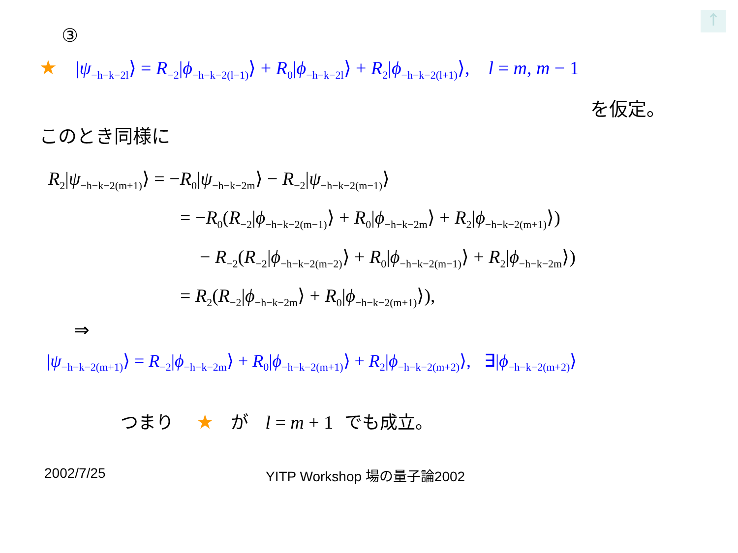↑
③
★ |ψ<sub>−h−k−2l</sub>⟩ = R<sub>−2</sub>|ϕ<sub>−h−k−2(l−1)</sub>⟩ + R<sub>0</sub>|ϕ<sub>−h−k−2l</sub>⟩ + R<sub>2</sub>|ϕ<sub>−h−k−2(l+1)</sub>⟩, l = m, m − 1
を仮定。
このとき同様に
R<sub>2</sub>|ψ<sub>−h−k−2(m+1)</sub>⟩ = −R<sub>0</sub>|ψ<sub>−h−k−2m</sub>⟩ − R<sub>−2</sub>|ψ<sub>−h−k−2(m−1)</sub>⟩
= −R<sub>0</sub>(R<sub>−2</sub>|ϕ<sub>−h−k−2(m−1)</sub>⟩ + R<sub>0</sub>|ϕ<sub>−h−k−2m</sub>⟩ + R<sub>2</sub>|ϕ<sub>−h−k−2(m+1)</sub>⟩)
− R<sub>−2</sub>(R<sub>−2</sub>|ϕ<sub>−h−k−2(m−2)</sub>⟩ + R<sub>0</sub>|ϕ<sub>−h−k−2(m−1)</sub>⟩ + R<sub>2</sub>|ϕ<sub>−h−k−2m</sub>⟩)
= R<sub>2</sub>(R<sub>−2</sub>|ϕ<sub>−h−k−2m</sub>⟩ + R<sub>0</sub>|ϕ<sub>−h−k−2(m+1)</sub>⟩),
⇒
|ψ<sub>−h−k−2(m+1)</sub>⟩ = R<sub>−2</sub>|ϕ<sub>−h−k−2m</sub>⟩ + R<sub>0</sub>|ϕ<sub>−h−k−2(m+1)</sub>⟩ + R<sub>2</sub>|ϕ<sub>−h−k−2(m+2)</sub>⟩, ∃|ϕ<sub>−h−k−2(m+2)</sub>⟩
つまり ★ が l = m + 1 でも成立。
2002/7/25 YITP Workshop 場の量子論2002